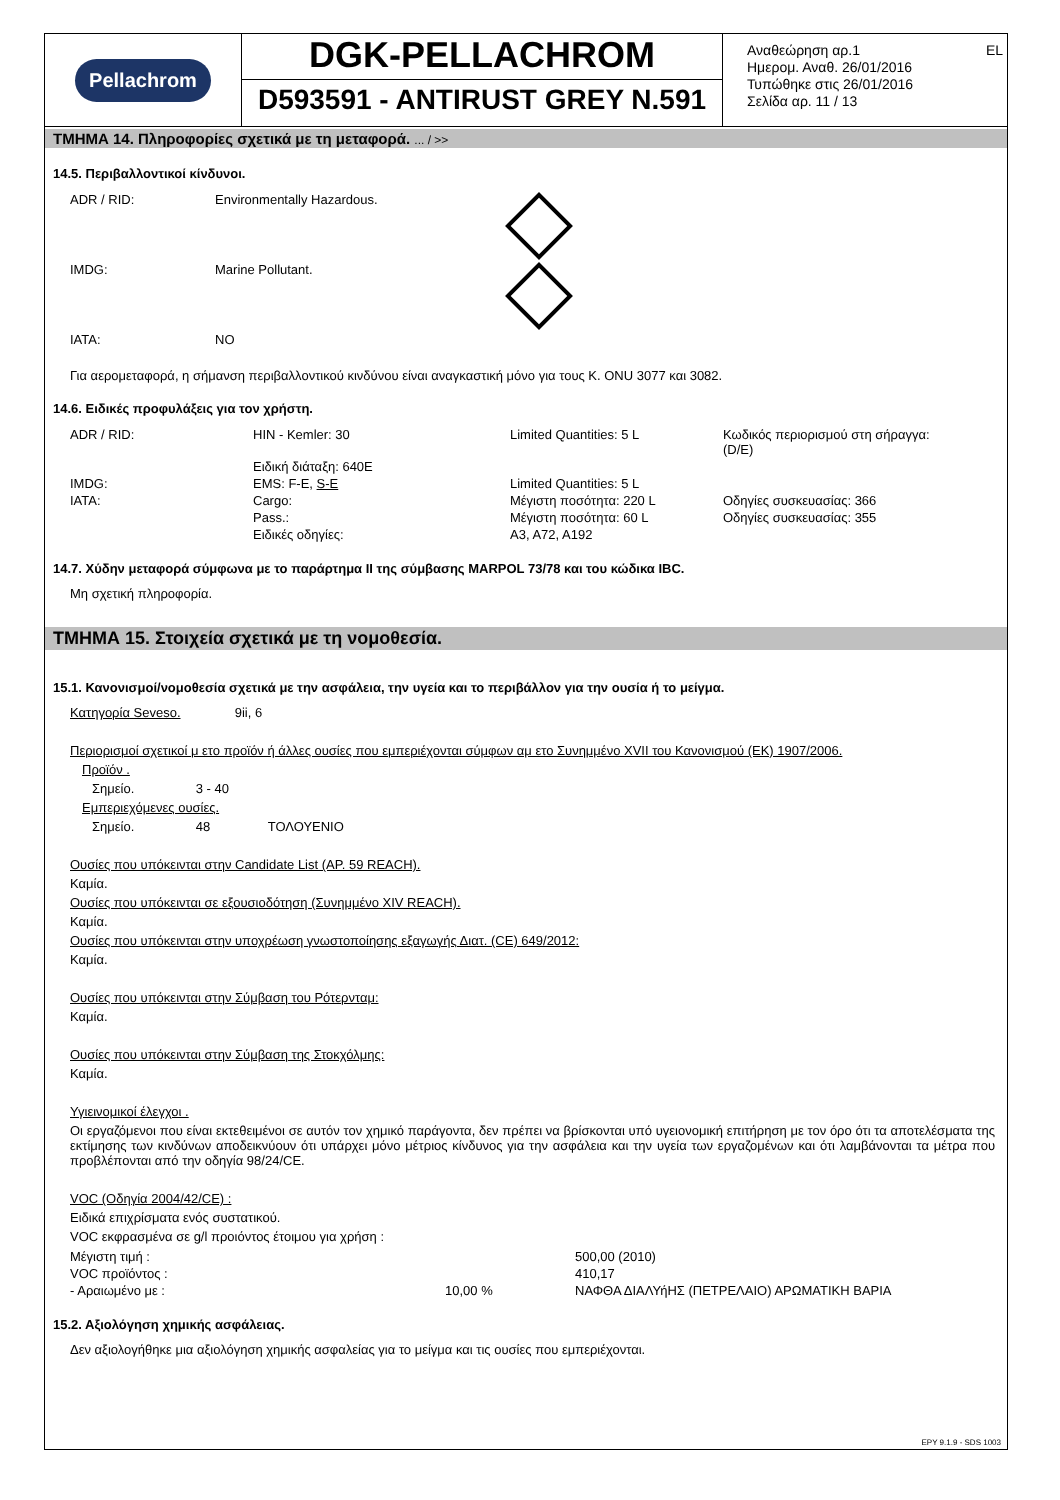Pellachrom
DGK-PELLACHROM
D593591 - ANTIRUST GREY N.591
Αναθεώρηση αρ.1
Ημερομ. Αναθ. 26/01/2016
Τυπώθηκε στις 26/01/2016
Σελίδα αρ. 11 / 13
EL
ΤΜΗΜΑ 14. Πληροφορίες σχετικά με τη μεταφορά. ... / >>
14.5. Περιβαλλοντικοί κίνδυνοι.
| ADR / RID: | Environmentally Hazardous. | |
| IMDG: | Marine Pollutant. | |
| IATA: | NO | |
Για αερομεταφορά, η σήμανση περιβαλλοντικού κινδύνου είναι αναγκαστική μόνο για τους Κ. ONU 3077 και 3082.
14.6. Ειδικές προφυλάξεις για τον χρήστη.
| ADR / RID: | HIN - Kemler: 30 | Limited Quantities: 5 L | Κωδικός περιορισμού στη σήραγγα: (D/E) |
| | Ειδική διάταξη: 640E | | |
| IMDG: | EMS: F-E, S-E | Limited Quantities: 5 L | |
| IATA: | Cargo: | Μέγιστη ποσότητα: 220 L | Οδηγίες συσκευασίας: 366 |
| | Pass.: | Μέγιστη ποσότητα: 60 L | Οδηγίες συσκευασίας: 355 |
| | Ειδικές οδηγίες: | A3, A72, A192 | |
14.7. Χύδην μεταφορά σύμφωνα με το παράρτημα II της σύμβασης MARPOL 73/78 και του κώδικα IBC.
Μη σχετική πληροφορία.
ΤΜΗΜΑ 15. Στοιχεία σχετικά με τη νομοθεσία.
15.1. Κανονισμοί/νομοθεσία σχετικά με την ασφάλεια, την υγεία και το περιβάλλον για την ουσία ή το μείγμα.
Κατηγορία Seveso. 9ii, 6
Περιορισμοί σχετικοί μ ετο προϊόν ή άλλες ουσίες που εμπεριέχονται σύμφων αμ ετο Συνημμένο XVII του Κανονισμού (ΕΚ) 1907/2006.
Προϊόν .
Σημείο. 3 - 40
Εμπεριεχόμενες ουσίες.
Σημείο. 48 ΤΟΛΟΥΕΝΙΟ
Ουσίες που υπόκεινται στην Candidate List (AP. 59 REACH).
Καμία.
Ουσίες που υπόκεινται σε εξουσιοδότηση (Συνημμένο XIV REACH).
Καμία.
Ουσίες που υπόκεινται στην υποχρέωση γνωστοποίησης εξαγωγής Διατ. (CE) 649/2012:
Καμία.
Ουσίες που υπόκεινται στην Σύμβαση του Ρότερνταμ:
Καμία.
Ουσίες που υπόκεινται στην Σύμβαση της Στοκχόλμης:
Καμία.
Υγιεινομικοί έλεγχοι .
Οι εργαζόμενοι που είναι εκτεθειμένοι σε αυτόν τον χημικό παράγοντα, δεν πρέπει να βρίσκονται υπό υγειονομική επιτήρηση με τον όρο ότι τα αποτελέσματα της εκτίμησης των κινδύνων αποδεικνύουν ότι υπάρχει μόνο μέτριος κίνδυνος για την ασφάλεια και την υγεία των εργαζομένων και ότι λαμβάνονται τα μέτρα που προβλέπονται από την οδηγία 98/24/CE.
VOC (Οδηγία 2004/42/CE) :
Ειδικά επιχρίσματα ενός συστατικού.
VOC εκφρασμένα σε g/l προιόντος έτοιμου για χρήση :
| Μέγιστη τιμή : | | 500,00 (2010) |
| VOC προϊόντος : | | 410,17 |
| - Αραιωμένο με : | 10,00 % | ΝΑΦΘΑ ΔΙΑΛΥήΗΣ (ΠΕΤΡΕΛΑΙΟ) ΑΡΩΜΑΤΙΚΗ ΒΑΡΙΑ |
15.2. Αξιολόγηση χημικής ασφάλειας.
Δεν αξιολογήθηκε μια αξιολόγηση χημικής ασφαλείας για το μείγμα και τις ουσίες που εμπεριέχονται.
EPY 9.1.9 - SDS 1003